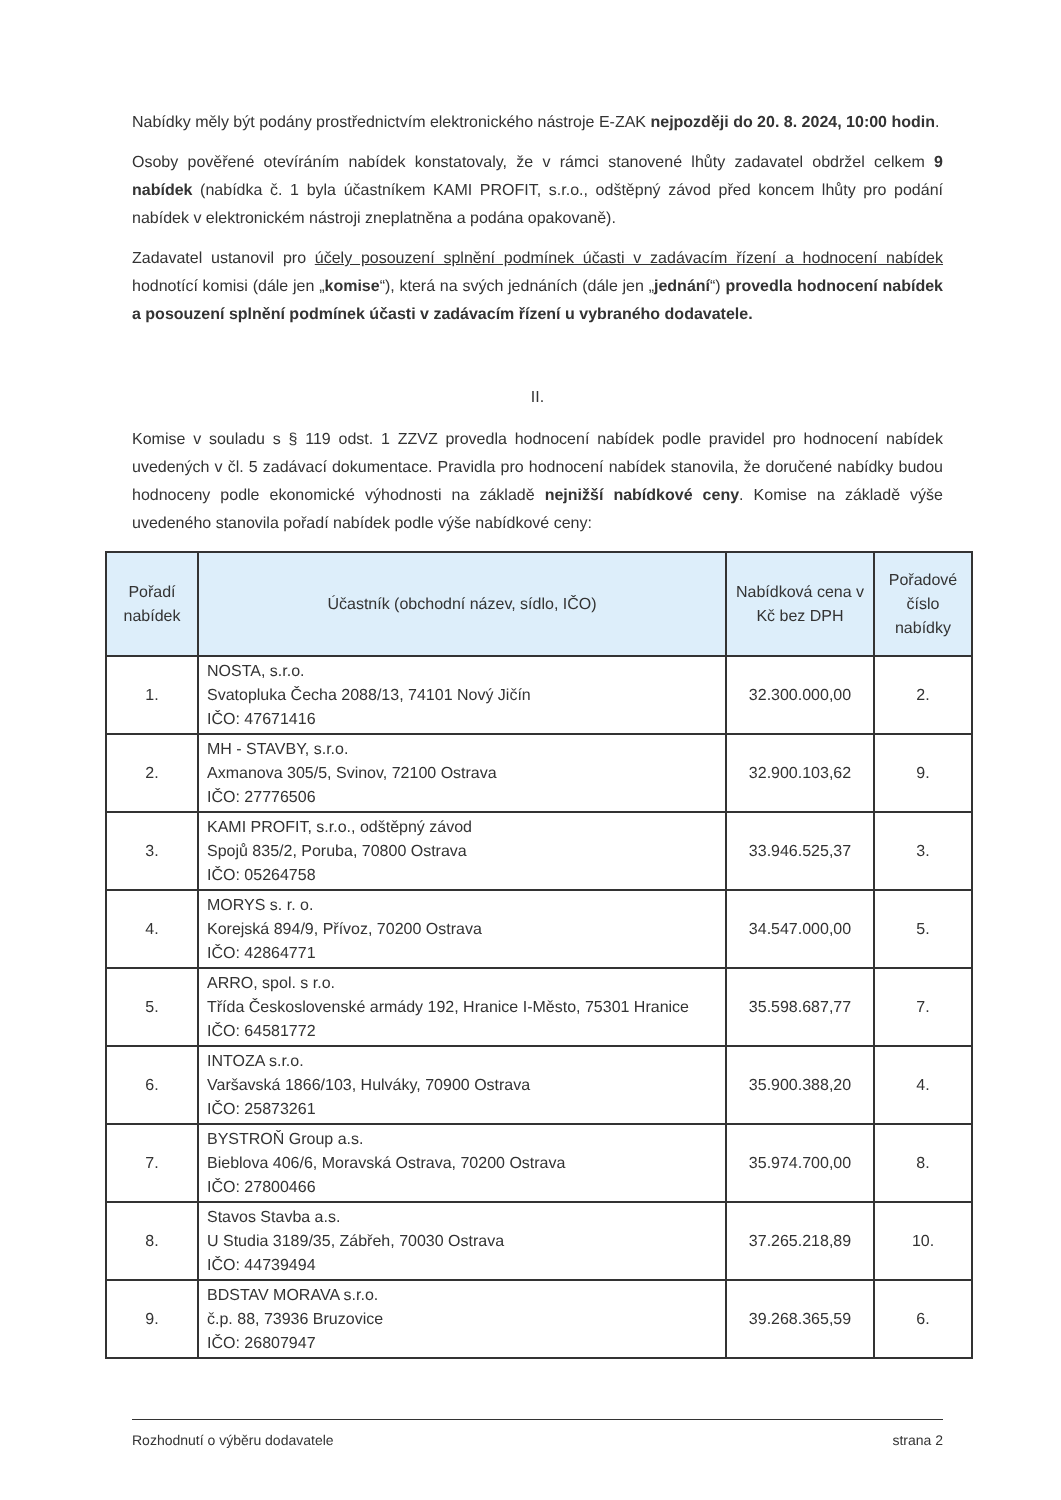Nabídky měly být podány prostřednictvím elektronického nástroje E-ZAK nejpozději do 20. 8. 2024, 10:00 hodin.
Osoby pověřené otevíráním nabídek konstatovaly, že v rámci stanovené lhůty zadavatel obdržel celkem 9 nabídek (nabídka č. 1 byla účastníkem KAMI PROFIT, s.r.o., odštěpný závod před koncem lhůty pro podání nabídek v elektronickém nástroji zneplatněna a podána opakovaně).
Zadavatel ustanovil pro účely posouzení splnění podmínek účasti v zadávacím řízení a hodnocení nabídek hodnotící komisi (dále jen „komise“), která na svých jednáních (dále jen „jednání“) provedla hodnocení nabídek a posouzení splnění podmínek účasti v zadávacím řízení u vybraného dodavatele.
II.
Komise v souladu s § 119 odst. 1 ZZVZ provedla hodnocení nabídek podle pravidel pro hodnocení nabídek uvedených v čl. 5 zadávací dokumentace. Pravidla pro hodnocení nabídek stanovila, že doručené nabídky budou hodnoceny podle ekonomické výhodnosti na základě nejnižší nabídkové ceny. Komise na základě výše uvedeného stanovila pořadí nabídek podle výše nabídkové ceny:
| Pořadí nabídek | Účastník (obchodní název, sídlo, IČO) | Nabídková cena v Kč bez DPH | Pořadové číslo nabídky |
| --- | --- | --- | --- |
| 1. | NOSTA, s.r.o. Svatopluka Čecha 2088/13, 74101 Nový Jičín IČO: 47671416 | 32.300.000,00 | 2. |
| 2. | MH - STAVBY, s.r.o. Axmanova 305/5, Svinov, 72100 Ostrava IČO: 27776506 | 32.900.103,62 | 9. |
| 3. | KAMI PROFIT, s.r.o., odštěpný závod Spojů 835/2, Poruba, 70800 Ostrava IČO: 05264758 | 33.946.525,37 | 3. |
| 4. | MORYS s. r. o. Korejská 894/9, Přívoz, 70200 Ostrava IČO: 42864771 | 34.547.000,00 | 5. |
| 5. | ARRO, spol. s r.o. Třída Československé armády 192, Hranice I-Město, 75301 Hranice IČO: 64581772 | 35.598.687,77 | 7. |
| 6. | INTOZA s.r.o. Varšavská 1866/103, Hulváky, 70900 Ostrava IČO: 25873261 | 35.900.388,20 | 4. |
| 7. | BYSTROŇ Group a.s. Bieblova 406/6, Moravská Ostrava, 70200 Ostrava IČO: 27800466 | 35.974.700,00 | 8. |
| 8. | Stavos Stavba a.s. U Studia 3189/35, Zábřeh, 70030 Ostrava IČO: 44739494 | 37.265.218,89 | 10. |
| 9. | BDSTAV MORAVA s.r.o. č.p. 88, 73936 Bruzovice IČO: 26807947 | 39.268.365,59 | 6. |
Rozhodnutí o výběru dodavatele strana 2